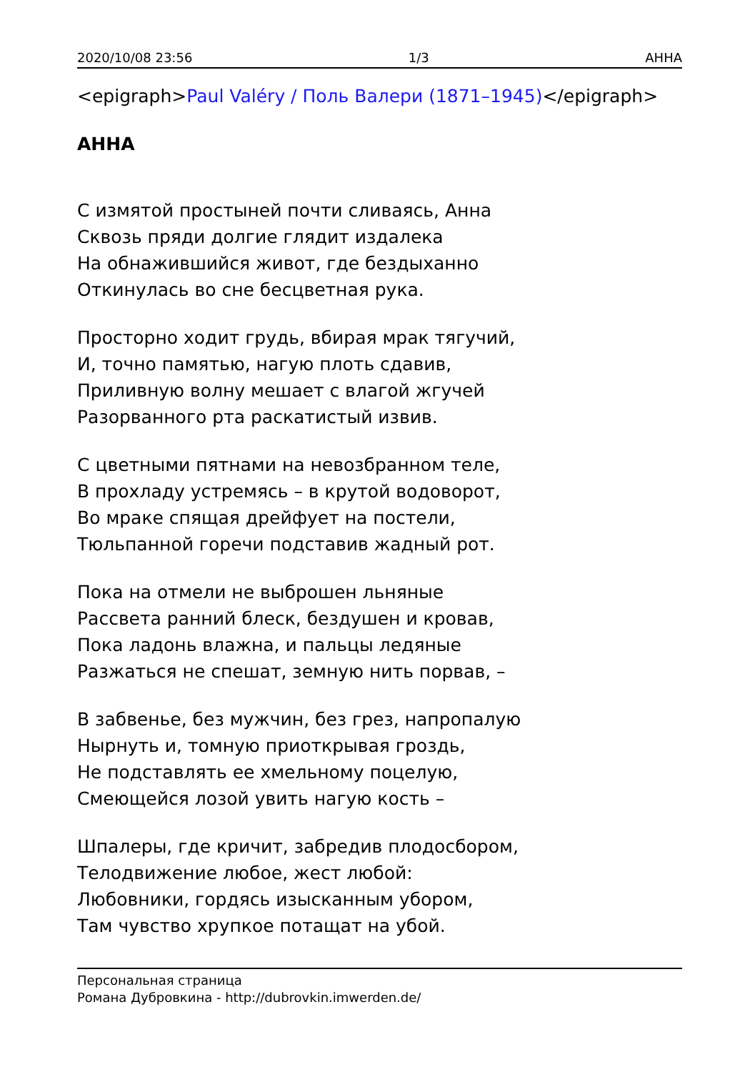2020/10/08 23:56 1/3 АННА
<epigraph>Paul Valéry / Поль Валери (1871–1945)</epigraph>
АННА
С измятой простыней почти сливаясь, Анна
Сквозь пряди долгие глядит издалека
На обнажившийся живот, где бездыханно
Откинулась во сне бесцветная рука.
Просторно ходит грудь, вбирая мрак тягучий,
И, точно памятью, нагую плоть сдавив,
Приливную волну мешает с влагой жгучей
Разорванного рта раскатистый извив.
С цветными пятнами на невозбранном теле,
В прохладу устремясь – в крутой водоворот,
Во мраке спящая дрейфует на постели,
Тюльпанной горечи подставив жадный рот.
Пока на отмели не выброшен льняные
Рассвета ранний блеск, бездушен и кровав,
Пока ладонь влажна, и пальцы ледяные
Разжаться не спешат, земную нить порвав, –
В забвенье, без мужчин, без грез, напропалую
Нырнуть и, томную приоткрывая гроздь,
Не подставлять ее хмельному поцелую,
Смеющейся лозой увить нагую кость –
Шпалеры, где кричит, забредив плодосбором,
Телодвижение любое, жест любой:
Любовники, гордясь изысканным убором,
Там чувство хрупкое потащат на убой.
Персональная страница
Романа Дубровкина - http://dubrovkin.imwerden.de/